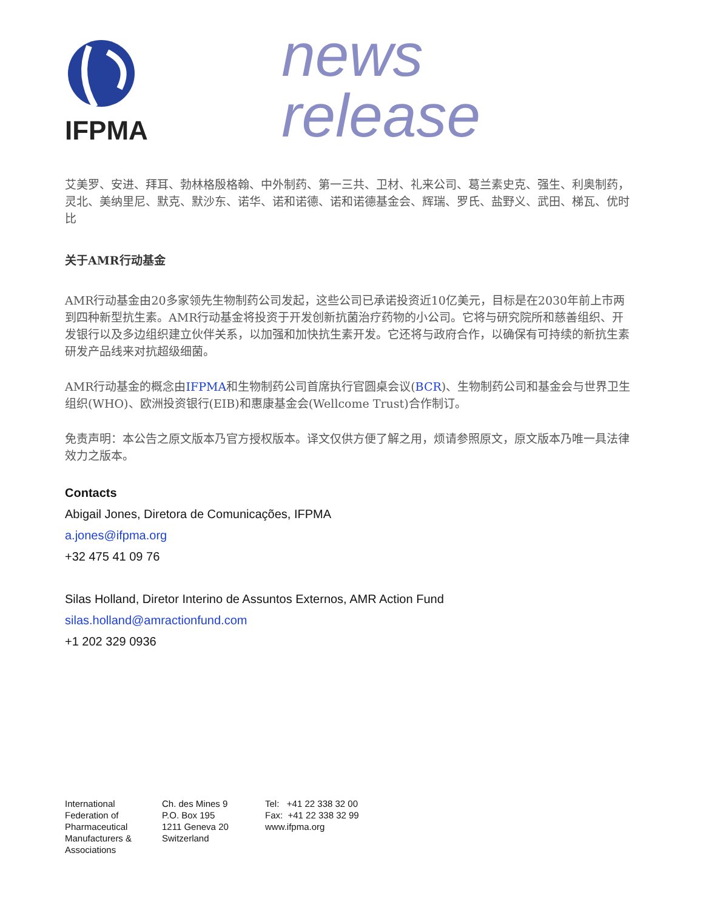IFPMA
news release
艾美罗、安进、拜耳、勃林格殷格翰、中外制药、第一三共、卫材、礼来公司、葛兰素史克、强生、利奥制药，灵北、美纳里尼、默克、默沙东、诺华、诺和诺德、诺和诺德基金会、辉瑞、罗氏、盐野义、武田、梯瓦、优时比
关于AMR行动基金
AMR行动基金由20多家领先生物制药公司发起，这些公司已承诺投资近10亿美元，目标是在2030年前上市两到四种新型抗生素。AMR行动基金将投资于开发创新抗菌治疗药物的小公司。它将与研究院所和慈善组织、开发银行以及多边组织建立伙伴关系，以加强和加快抗生素开发。它还将与政府合作，以确保有可持续的新抗生素研发产品线来对抗超级细菌。
AMR行动基金的概念由IFPMA和生物制药公司首席执行官圆桌会议(BCR)、生物制药公司和基金会与世界卫生组织(WHO)、欧洲投资银行(EIB)和惠康基金会(Wellcome Trust)合作制订。
免责声明：本公告之原文版本乃官方授权版本。译文仅供方便了解之用，烦请参照原文，原文版本乃唯一具法律效力之版本。
Contacts
Abigail Jones, Diretora de Comunicações, IFPMA
a.jones@ifpma.org
+32 475 41 09 76
Silas Holland, Diretor Interino de Assuntos Externos, AMR Action Fund
silas.holland@amractionfund.com
+1 202 329 0936
International
Federation of
Pharmaceutical
Manufacturers &
Associations
Ch. des Mines 9
P.O. Box 195
1211 Geneva 20
Switzerland
Tel: +41 22 338 32 00
Fax: +41 22 338 32 99
www.ifpma.org